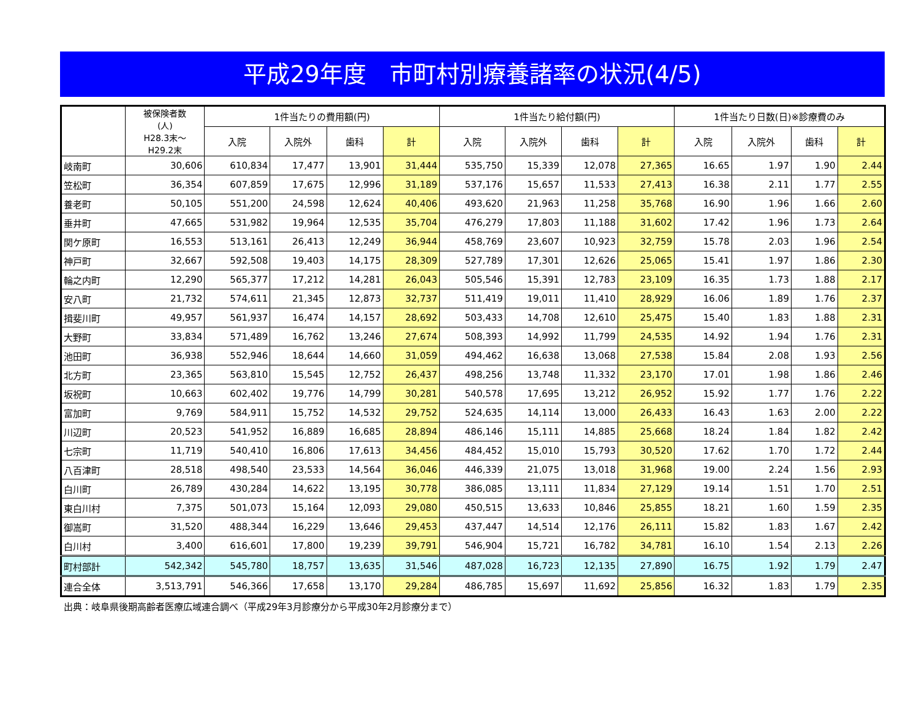平成29年度　市町村別療養諸率の状況(4/5)
| | 被保険者数 (人) H28.3末～ H29.2末 | 1件当たりの費用額(円) | | | | 1件当たり給付額(円) | | | | 1件当たり日数(日)※診療費のみ | | | |
| --- | --- | --- | --- | --- | --- | --- | --- | --- | --- | --- | --- | --- | --- |
| | | 入院 | 入院外 | 歯科 | 計 | 入院 | 入院外 | 歯科 | 計 | 入院 | 入院外 | 歯科 | 計 |
| 岐南町 | 30,606 | 610,834 | 17,477 | 13,901 | 31,444 | 535,750 | 15,339 | 12,078 | 27,365 | 16.65 | 1.97 | 1.90 | 2.44 |
| 笠松町 | 36,354 | 607,859 | 17,675 | 12,996 | 31,189 | 537,176 | 15,657 | 11,533 | 27,413 | 16.38 | 2.11 | 1.77 | 2.55 |
| 養老町 | 50,105 | 551,200 | 24,598 | 12,624 | 40,406 | 493,620 | 21,963 | 11,258 | 35,768 | 16.90 | 1.96 | 1.66 | 2.60 |
| 垂井町 | 47,665 | 531,982 | 19,964 | 12,535 | 35,704 | 476,279 | 17,803 | 11,188 | 31,602 | 17.42 | 1.96 | 1.73 | 2.64 |
| 関ケ原町 | 16,553 | 513,161 | 26,413 | 12,249 | 36,944 | 458,769 | 23,607 | 10,923 | 32,759 | 15.78 | 2.03 | 1.96 | 2.54 |
| 神戸町 | 32,667 | 592,508 | 19,403 | 14,175 | 28,309 | 527,789 | 17,301 | 12,626 | 25,065 | 15.41 | 1.97 | 1.86 | 2.30 |
| 輪之内町 | 12,290 | 565,377 | 17,212 | 14,281 | 26,043 | 505,546 | 15,391 | 12,783 | 23,109 | 16.35 | 1.73 | 1.88 | 2.17 |
| 安八町 | 21,732 | 574,611 | 21,345 | 12,873 | 32,737 | 511,419 | 19,011 | 11,410 | 28,929 | 16.06 | 1.89 | 1.76 | 2.37 |
| 揖斐川町 | 49,957 | 561,937 | 16,474 | 14,157 | 28,692 | 503,433 | 14,708 | 12,610 | 25,475 | 15.40 | 1.83 | 1.88 | 2.31 |
| 大野町 | 33,834 | 571,489 | 16,762 | 13,246 | 27,674 | 508,393 | 14,992 | 11,799 | 24,535 | 14.92 | 1.94 | 1.76 | 2.31 |
| 池田町 | 36,938 | 552,946 | 18,644 | 14,660 | 31,059 | 494,462 | 16,638 | 13,068 | 27,538 | 15.84 | 2.08 | 1.93 | 2.56 |
| 北方町 | 23,365 | 563,810 | 15,545 | 12,752 | 26,437 | 498,256 | 13,748 | 11,332 | 23,170 | 17.01 | 1.98 | 1.86 | 2.46 |
| 坂祝町 | 10,663 | 602,402 | 19,776 | 14,799 | 30,281 | 540,578 | 17,695 | 13,212 | 26,952 | 15.92 | 1.77 | 1.76 | 2.22 |
| 富加町 | 9,769 | 584,911 | 15,752 | 14,532 | 29,752 | 524,635 | 14,114 | 13,000 | 26,433 | 16.43 | 1.63 | 2.00 | 2.22 |
| 川辺町 | 20,523 | 541,952 | 16,889 | 16,685 | 28,894 | 486,146 | 15,111 | 14,885 | 25,668 | 18.24 | 1.84 | 1.82 | 2.42 |
| 七宗町 | 11,719 | 540,410 | 16,806 | 17,613 | 34,456 | 484,452 | 15,010 | 15,793 | 30,520 | 17.62 | 1.70 | 1.72 | 2.44 |
| 八百津町 | 28,518 | 498,540 | 23,533 | 14,564 | 36,046 | 446,339 | 21,075 | 13,018 | 31,968 | 19.00 | 2.24 | 1.56 | 2.93 |
| 白川町 | 26,789 | 430,284 | 14,622 | 13,195 | 30,778 | 386,085 | 13,111 | 11,834 | 27,129 | 19.14 | 1.51 | 1.70 | 2.51 |
| 東白川村 | 7,375 | 501,073 | 15,164 | 12,093 | 29,080 | 450,515 | 13,633 | 10,846 | 25,855 | 18.21 | 1.60 | 1.59 | 2.35 |
| 御嵩町 | 31,520 | 488,344 | 16,229 | 13,646 | 29,453 | 437,447 | 14,514 | 12,176 | 26,111 | 15.82 | 1.83 | 1.67 | 2.42 |
| 白川村 | 3,400 | 616,601 | 17,800 | 19,239 | 39,791 | 546,904 | 15,721 | 16,782 | 34,781 | 16.10 | 1.54 | 2.13 | 2.26 |
| 町村部計 | 542,342 | 545,780 | 18,757 | 13,635 | 31,546 | 487,028 | 16,723 | 12,135 | 27,890 | 16.75 | 1.92 | 1.79 | 2.47 |
| 連合全体 | 3,513,791 | 546,366 | 17,658 | 13,170 | 29,284 | 486,785 | 15,697 | 11,692 | 25,856 | 16.32 | 1.83 | 1.79 | 2.35 |
出典：岐阜県後期高齢者医療広域連合調べ（平成29年3月診療分から平成30年2月診療分まで）